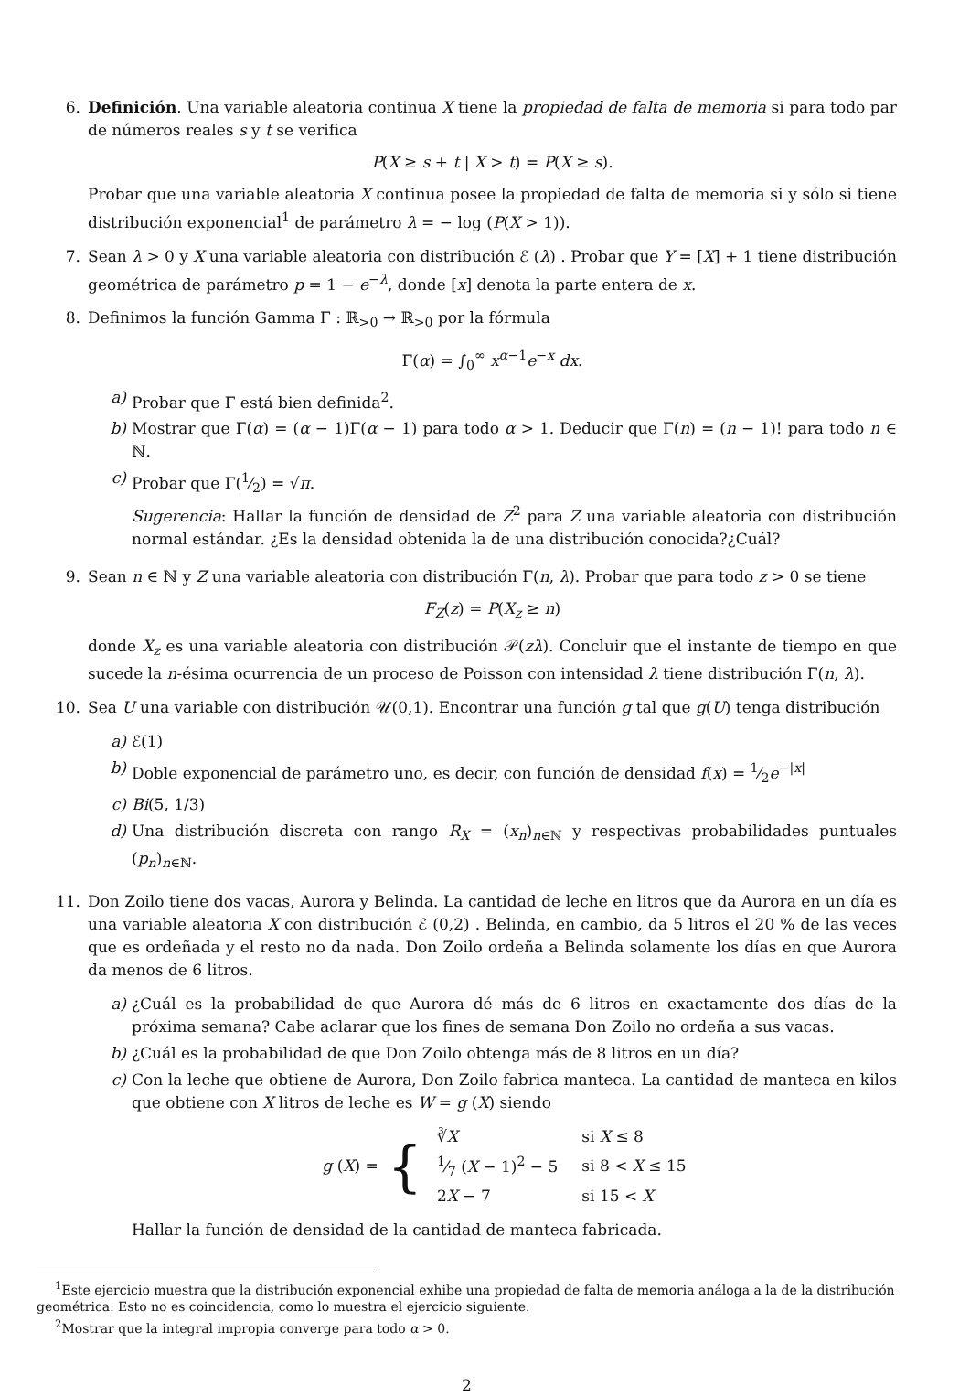6. Definición. Una variable aleatoria continua X tiene la propiedad de falta de memoria si para todo par de números reales s y t se verifica
P(X ≥ s + t | X > t) = P(X ≥ s).
Probar que una variable aleatoria X continua posee la propiedad de falta de memoria si y sólo si tiene distribución exponencial<sup>1</sup> de parámetro λ = − log (P(X > 1)).
7. Sean λ > 0 y X una variable aleatoria con distribución ℰ (λ) . Probar que Y = [X] + 1 tiene distribución geométrica de parámetro p = 1 − e<sup>−λ</sup>, donde [x] denota la parte entera de x.
8. Definimos la función Gamma Γ : ℝ<sub>>0</sub> → ℝ<sub>>0</sub> por la fórmula
Γ(α) = ∫<sub>0</sub><sup>∞</sup> x<sup>α−1</sup>e<sup>−x</sup> dx.
a) Probar que Γ está bien definida<sup>2</sup>.
b) Mostrar que Γ(α) = (α − 1)Γ(α − 1) para todo α > 1. Deducir que Γ(n) = (n − 1)! para todo n ∈ ℕ.
c) Probar que Γ(1⁄2) = √π.
Sugerencia: Hallar la función de densidad de Z<sup>2</sup> para Z una variable aleatoria con distribución normal estándar. ¿Es la densidad obtenida la de una distribución conocida?¿Cuál?
9. Sean n ∈ ℕ y Z una variable aleatoria con distribución Γ(n, λ). Probar que para todo z > 0 se tiene
F<sub>Z</sub>(z) = P(X<sub>z</sub> ≥ n)
donde X<sub>z</sub> es una variable aleatoria con distribución 𝒫(zλ). Concluir que el instante de tiempo en que sucede la n-ésima ocurrencia de un proceso de Poisson con intensidad λ tiene distribución Γ(n, λ).
10. Sea U una variable con distribución 𝒰(0,1). Encontrar una función g tal que g(U) tenga distribución
a) ℰ(1)
b) Doble exponencial de parámetro uno, es decir, con función de densidad f(x) = 1⁄2e<sup>−|x|</sup>
c) Bi(5, 1/3)
d) Una distribución discreta con rango R<sub>X</sub> = (x<sub>n</sub>)<sub>n∈ℕ</sub> y respectivas probabilidades puntuales (p<sub>n</sub>)<sub>n∈ℕ</sub>.
11. Don Zoilo tiene dos vacas, Aurora y Belinda. La cantidad de leche en litros que da Aurora en un día es una variable aleatoria X con distribución ℰ (0,2) . Belinda, en cambio, da 5 litros el 20 % de las veces que es ordeñada y el resto no da nada. Don Zoilo ordeña a Belinda solamente los días en que Aurora da menos de 6 litros.
a) ¿Cuál es la probabilidad de que Aurora dé más de 6 litros en exactamente dos días de la próxima semana? Cabe aclarar que los fines de semana Don Zoilo no ordeña a sus vacas.
b) ¿Cuál es la probabilidad de que Don Zoilo obtenga más de 8 litros en un día?
c) Con la leche que obtiene de Aurora, Don Zoilo fabrica manteca. La cantidad de manteca en kilos que obtiene con X litros de leche es W = g (X) siendo
g (X) = {
| ∛ X | si X ≤ 8 |
| 1⁄7 ( X − 1)<sup>2</sup> − 5 | si 8 < X ≤ 15 |
| 2 X − 7 | si 15 < X |
Hallar la función de densidad de la cantidad de manteca fabricada.
<sup>1</sup> Este ejercicio muestra que la distribución exponencial exhibe una propiedad de falta de memoria análoga a la de la distribución geométrica. Esto no es coincidencia, como lo muestra el ejercicio siguiente.
<sup>2</sup> Mostrar que la integral impropia converge para todo α > 0.
2